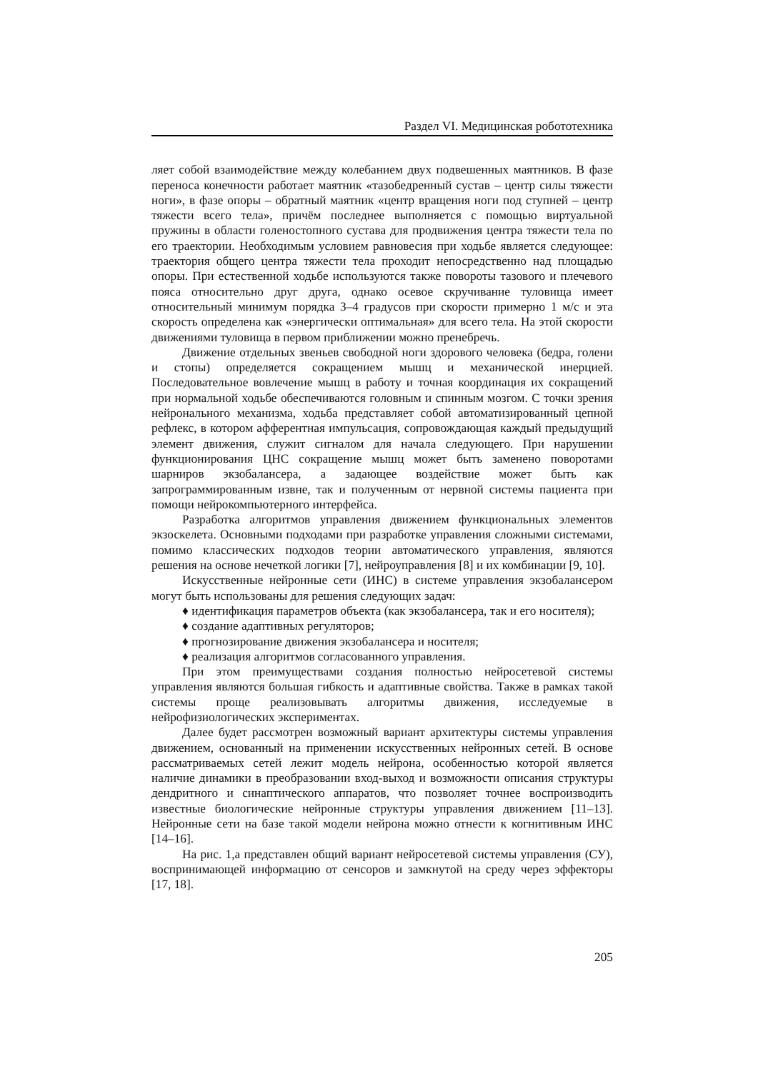Раздел VI. Медицинская робототехника
ляет собой взаимодействие между колебанием двух подвешенных маятников. В фазе переноса конечности работает маятник «тазобедренный сустав – центр силы тяжести ноги», в фазе опоры – обратный маятник «центр вращения ноги под ступней – центр тяжести всего тела», причём последнее выполняется с помощью виртуальной пружины в области голеностопного сустава для продвижения центра тяжести тела по его траектории. Необходимым условием равновесия при ходьбе является следующее: траектория общего центра тяжести тела проходит непосредственно над площадью опоры. При естественной ходьбе используются также повороты тазового и плечевого пояса относительно друг друга, однако осевое скручивание туловища имеет относительный минимум порядка 3–4 градусов при скорости примерно 1 м/с и эта скорость определена как «энергически оптимальная» для всего тела. На этой скорости движениями туловища в первом приближении можно пренебречь.
Движение отдельных звеньев свободной ноги здорового человека (бедра, голени и стопы) определяется сокращением мышц и механической инерцией. Последовательное вовлечение мышц в работу и точная координация их сокращений при нормальной ходьбе обеспечиваются головным и спинным мозгом. С точки зрения нейронального механизма, ходьба представляет собой автоматизированный цепной рефлекс, в котором афферентная импульсация, сопровождающая каждый предыдущий элемент движения, служит сигналом для начала следующего. При нарушении функционирования ЦНС сокращение мышц может быть заменено поворотами шарниров экзобалансера, а задающее воздействие может быть как запрограммированным извне, так и полученным от нервной системы пациента при помощи нейрокомпьютерного интерфейса.
Разработка алгоритмов управления движением функциональных элементов экзоскелета. Основными подходами при разработке управления сложными системами, помимо классических подходов теории автоматического управления, являются решения на основе нечеткой логики [7], нейроуправления [8] и их комбинации [9, 10].
Искусственные нейронные сети (ИНС) в системе управления экзобалансером могут быть использованы для решения следующих задач:
♦ идентификация параметров объекта (как экзобалансера, так и его носителя);
♦ создание адаптивных регуляторов;
♦ прогнозирование движения экзобалансера и носителя;
♦ реализация алгоритмов согласованного управления.
При этом преимуществами создания полностью нейросетевой системы управления являются большая гибкость и адаптивные свойства. Также в рамках такой системы проще реализовывать алгоритмы движения, исследуемые в нейрофизиологических экспериментах.
Далее будет рассмотрен возможный вариант архитектуры системы управления движением, основанный на применении искусственных нейронных сетей. В основе рассматриваемых сетей лежит модель нейрона, особенностью которой является наличие динамики в преобразовании вход-выход и возможности описания структуры дендритного и синаптического аппаратов, что позволяет точнее воспроизводить известные биологические нейронные структуры управления движением [11–13]. Нейронные сети на базе такой модели нейрона можно отнести к когнитивным ИНС [14–16].
На рис. 1,а представлен общий вариант нейросетевой системы управления (СУ), воспринимающей информацию от сенсоров и замкнутой на среду через эффекторы [17, 18].
205